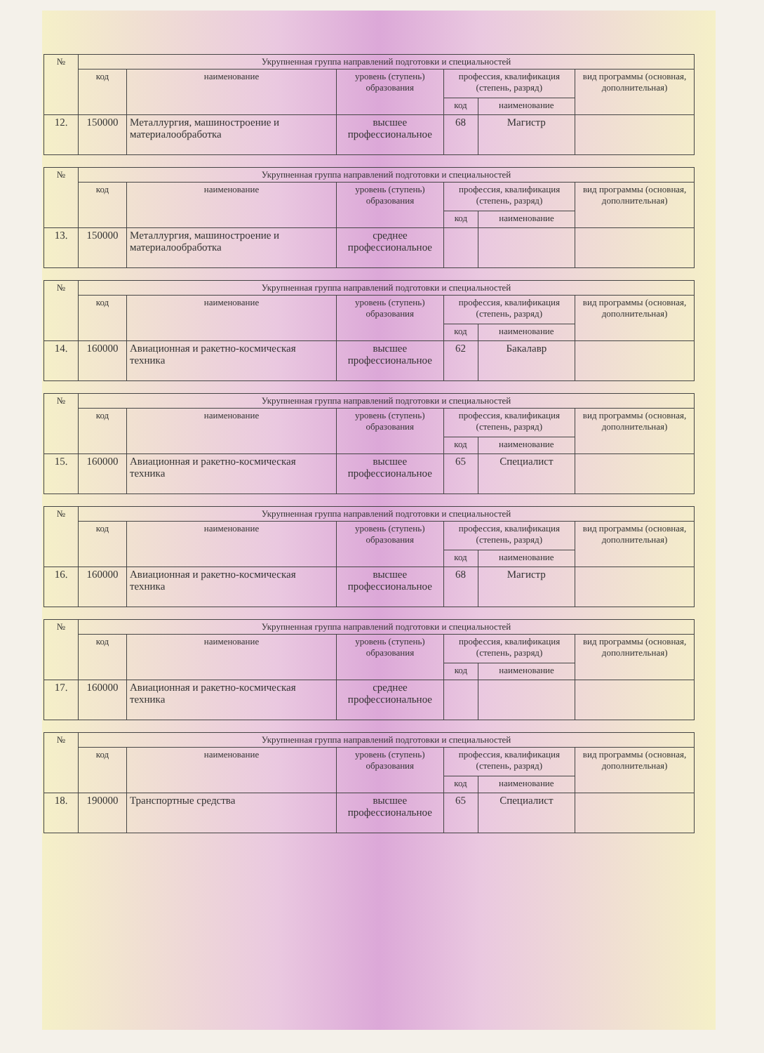| № | Укрупненная группа направлений подготовки и специальностей | | | | | |
| --- | --- | --- | --- | --- | --- | --- |
| | код | наименование | уровень (ступень) образования | профессия, квалификация (степень, разряд) | | вид программы (основная, дополнительная) |
| | | | | код | наименование | |
| 12. | 150000 | Металлургия, машиностроение и материалообработка | высшее профессиональное | 68 | Магистр | |
| № | Укрупненная группа направлений подготовки и специальностей | | | | | |
| --- | --- | --- | --- | --- | --- | --- |
| | код | наименование | уровень (ступень) образования | профессия, квалификация (степень, разряд) | | вид программы (основная, дополнительная) |
| | | | | код | наименование | |
| 13. | 150000 | Металлургия, машиностроение и материалообработка | среднее профессиональное | | | |
| № | Укрупненная группа направлений подготовки и специальностей | | | | | |
| --- | --- | --- | --- | --- | --- | --- |
| | код | наименование | уровень (ступень) образования | профессия, квалификация (степень, разряд) | | вид программы (основная, дополнительная) |
| | | | | код | наименование | |
| 14. | 160000 | Авиационная и ракетно-космическая техника | высшее профессиональное | 62 | Бакалавр | |
| № | Укрупненная группа направлений подготовки и специальностей | | | | | |
| --- | --- | --- | --- | --- | --- | --- |
| | код | наименование | уровень (ступень) образования | профессия, квалификация (степень, разряд) | | вид программы (основная, дополнительная) |
| | | | | код | наименование | |
| 15. | 160000 | Авиационная и ракетно-космическая техника | высшее профессиональное | 65 | Специалист | |
| № | Укрупненная группа направлений подготовки и специальностей | | | | | |
| --- | --- | --- | --- | --- | --- | --- |
| | код | наименование | уровень (ступень) образования | профессия, квалификация (степень, разряд) | | вид программы (основная, дополнительная) |
| | | | | код | наименование | |
| 16. | 160000 | Авиационная и ракетно-космическая техника | высшее профессиональное | 68 | Магистр | |
| № | Укрупненная группа направлений подготовки и специальностей | | | | | |
| --- | --- | --- | --- | --- | --- | --- |
| | код | наименование | уровень (ступень) образования | профессия, квалификация (степень, разряд) | | вид программы (основная, дополнительная) |
| | | | | код | наименование | |
| 17. | 160000 | Авиационная и ракетно-космическая техника | среднее профессиональное | | | |
| № | Укрупненная группа направлений подготовки и специальностей | | | | | |
| --- | --- | --- | --- | --- | --- | --- |
| | код | наименование | уровень (ступень) образования | профессия, квалификация (степень, разряд) | | вид программы (основная, дополнительная) |
| | | | | код | наименование | |
| 18. | 190000 | Транспортные средства | высшее профессиональное | 65 | Специалист | |